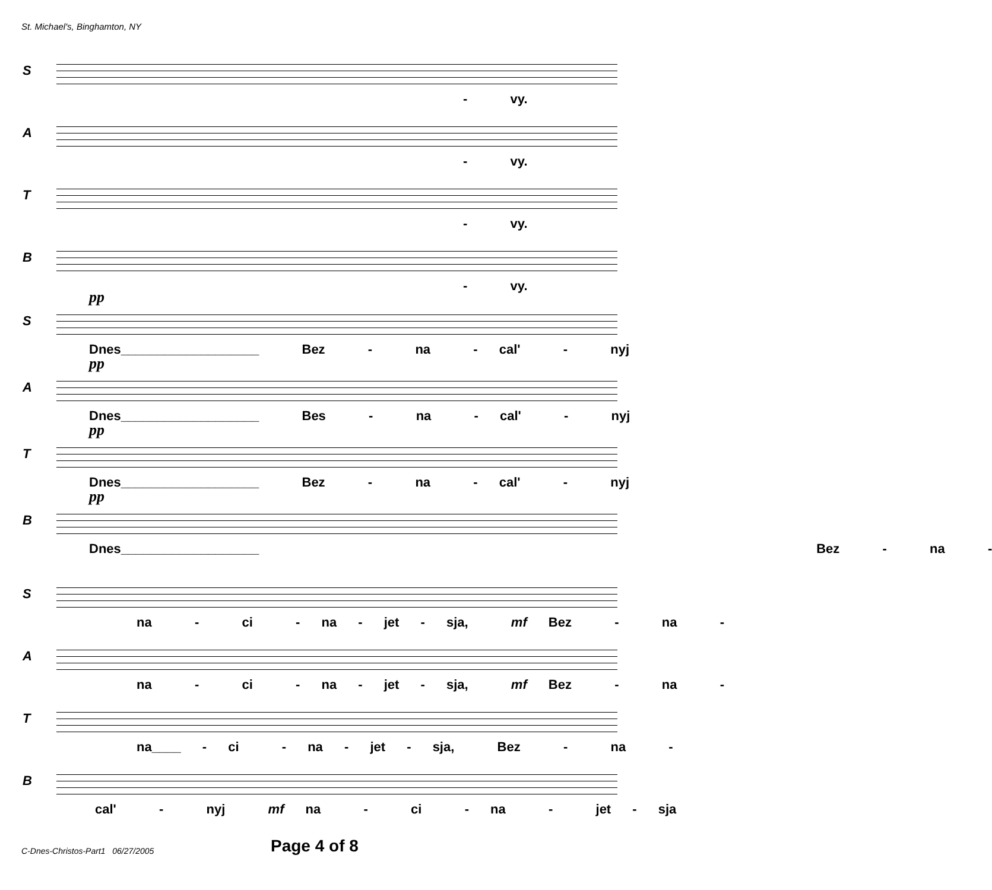St. Michael's, Binghamton, NY
S
- vy.
A
- vy.
T
- vy.
B
- vy.
S
pp
Dnes___________________ Bez - na - cal' - nyj
A
pp
Dnes___________________ Bes - na - cal' - nyj
T
pp
Dnes___________________ Bez - na - cal' - nyj
B
pp
Dnes___________________ Bez - na -
S
na - ci - na - jet - sja, mf Bez - na -
A
na - ci - na - jet - sja, mf Bez - na -
T
na____ - ci - na - jet - sja, Bez - na -
B
cal' - nyj mf na - ci - na - jet - sja
C-Dnes-Christos-Part1 06/27/2005
Page 4 of 8